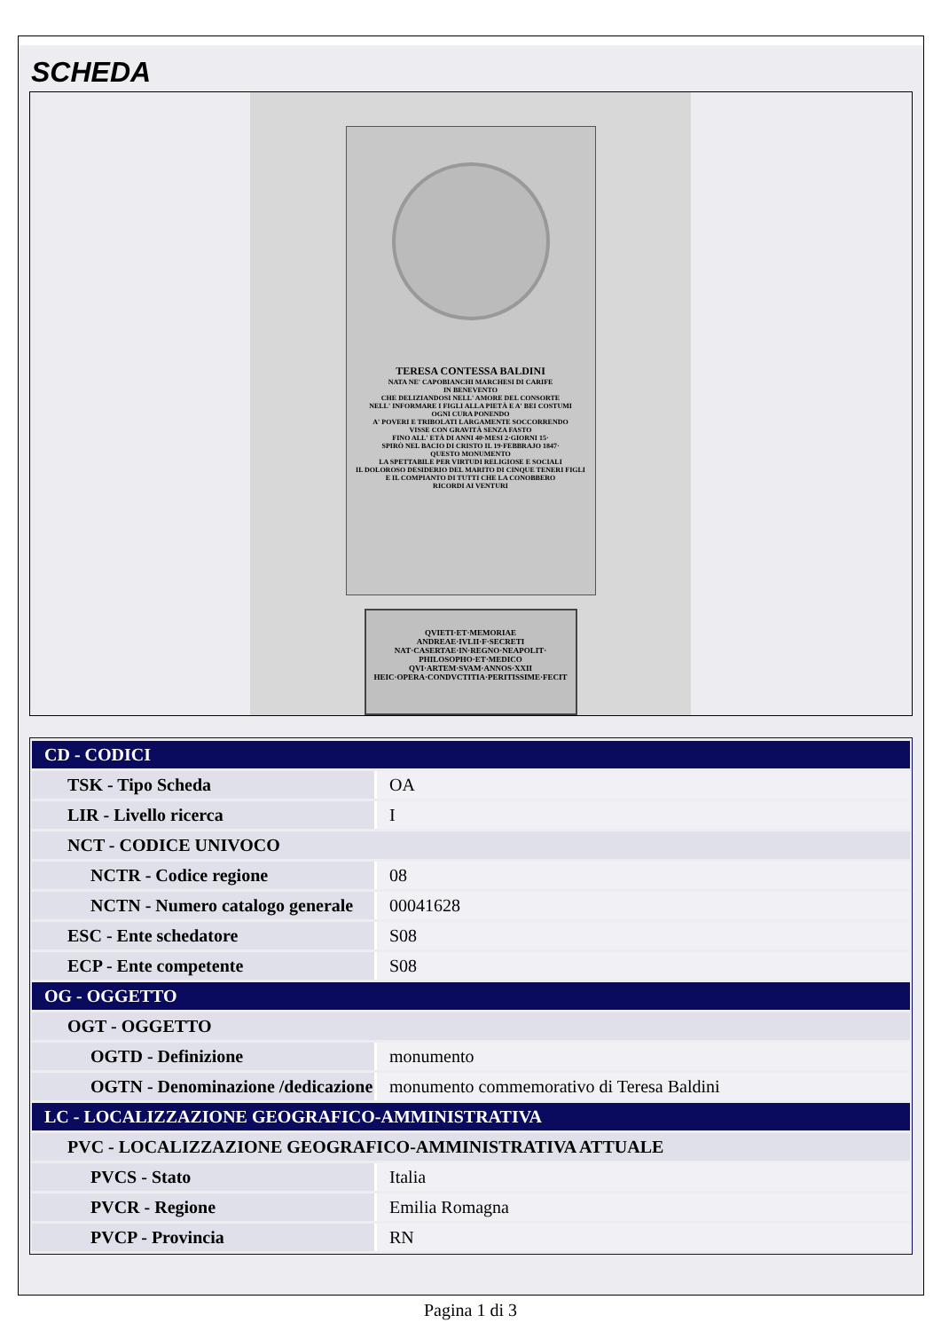SCHEDA
TERESA CONTESSA BALDINI
NATA NE' CAPOBIANCHI MARCHESI DI CARIFE
IN BENEVENTO
CHE DELIZIANDOSI NELL' AMORE DEL CONSORTE
NELL' INFORMARE I FIGLI ALLA PIETÀ E A' BEI COSTUMI
OGNI CURA PONENDO
A' POVERI E TRIBOLATI LARGAMENTE SOCCORRENDO
VISSE CON GRAVITÀ SENZA FASTO
FINO ALL' ETÀ DI ANNI 40·MESI 2·GIORNI 15·
SPIRÒ NEL BACIO DI CRISTO IL 19·FEBBRAJO 1847·
QUESTO MONUMENTO
LA SPETTABILE PER VIRTUDI RELIGIOSE E SOCIALI
IL DOLOROSO DESIDERIO DEL MARITO DI CINQUE TENERI FIGLI
E IL COMPIANTO DI TUTTI CHE LA CONOBBERO
RICORDI AI VENTURI
QVIETI·ET·MEMORIAE
ANDREAE·IVLII·F·SECRETI
NAT·CASERTAE·IN·REGNO·NEAPOLIT·
PHILOSOPHO·ET·MEDICO
QVI·ARTEM·SVAM·ANNOS·XXII
HEIC·OPERA·CONDVCTITIA·PERITISSIME·FECIT
| CD - CODICI | |
| TSK - Tipo Scheda | OA |
| LIR - Livello ricerca | I |
| NCT - CODICE UNIVOCO | |
| NCTR - Codice regione | 08 |
| NCTN - Numero catalogo generale | 00041628 |
| ESC - Ente schedatore | S08 |
| ECP - Ente competente | S08 |
| OG - OGGETTO | |
| OGT - OGGETTO | |
| OGTD - Definizione | monumento |
| OGTN - Denominazione /dedicazione | monumento commemorativo di Teresa Baldini |
| LC - LOCALIZZAZIONE GEOGRAFICO-AMMINISTRATIVA | |
| PVC - LOCALIZZAZIONE GEOGRAFICO-AMMINISTRATIVA ATTUALE | |
| PVCS - Stato | Italia |
| PVCR - Regione | Emilia Romagna |
| PVCP - Provincia | RN |
Pagina 1 di 3